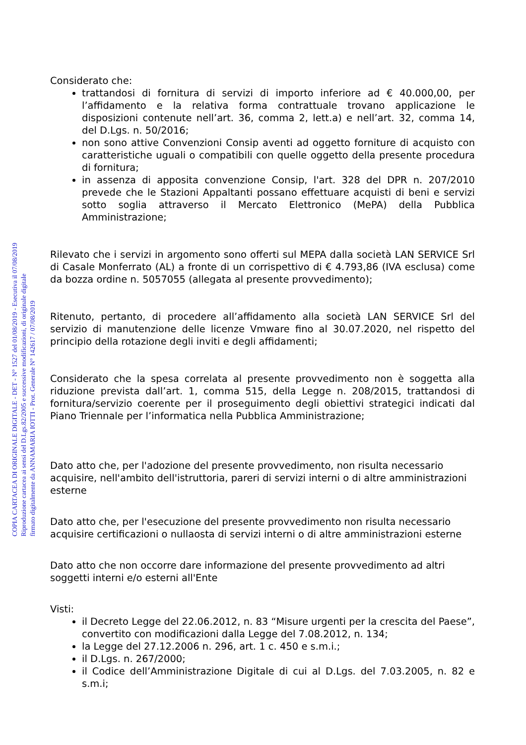COPIA CARTACEA DI ORIGINALE DIGITALE - DET - N° 1527 del 01/08/2019 - Esecutiva il 07/08/2019
Riproduzione cartacea ai sensi del D.Lgs.82/2005 e successive modificazioni, di originale digitale
firmato digitalmente da ANNAMARIA IOTTI - Prot. Generale N° 142617 / 07/08/2019
Considerato che:
trattandosi di fornitura di servizi di importo inferiore ad € 40.000,00, per l’affidamento e la relativa forma contrattuale trovano applicazione le disposizioni contenute nell’art. 36, comma 2, lett.a) e nell’art. 32, comma 14, del D.Lgs. n. 50/2016;
non sono attive Convenzioni Consip aventi ad oggetto forniture di acquisto con caratteristiche uguali o compatibili con quelle oggetto della presente procedura di fornitura;
in assenza di apposita convenzione Consip, l'art. 328 del DPR n. 207/2010 prevede che le Stazioni Appaltanti possano effettuare acquisti di beni e servizi sotto soglia attraverso il Mercato Elettronico (MePA) della Pubblica Amministrazione;
Rilevato che i servizi in argomento sono offerti sul MEPA dalla società LAN SERVICE Srl di Casale Monferrato (AL) a fronte di un corrispettivo di € 4.793,86 (IVA esclusa) come da bozza ordine n. 5057055 (allegata al presente provvedimento);
Ritenuto, pertanto, di procedere all’affidamento alla società LAN SERVICE Srl del servizio di manutenzione delle licenze Vmware fino al 30.07.2020, nel rispetto del principio della rotazione degli inviti e degli affidamenti;
Considerato che la spesa correlata al presente provvedimento non è soggetta alla riduzione prevista dall’art. 1, comma 515, della Legge n. 208/2015, trattandosi di fornitura/servizio coerente per il proseguimento degli obiettivi strategici indicati dal Piano Triennale per l’informatica nella Pubblica Amministrazione;
Dato atto che, per l'adozione del presente provvedimento, non risulta necessario acquisire, nell'ambito dell'istruttoria, pareri di servizi interni o di altre amministrazioni esterne
Dato atto che, per l'esecuzione del presente provvedimento non risulta necessario acquisire certificazioni o nullaosta di servizi interni o di altre amministrazioni esterne
Dato atto che non occorre dare informazione del presente provvedimento ad altri soggetti interni e/o esterni all'Ente
Visti:
il Decreto Legge del 22.06.2012, n. 83 “Misure urgenti per la crescita del Paese”, convertito con modificazioni dalla Legge del 7.08.2012, n. 134;
la Legge del 27.12.2006 n. 296, art. 1 c. 450 e s.m.i.;
il D.Lgs. n. 267/2000;
il Codice dell’Amministrazione Digitale di cui al D.Lgs. del 7.03.2005, n. 82 e s.m.i;